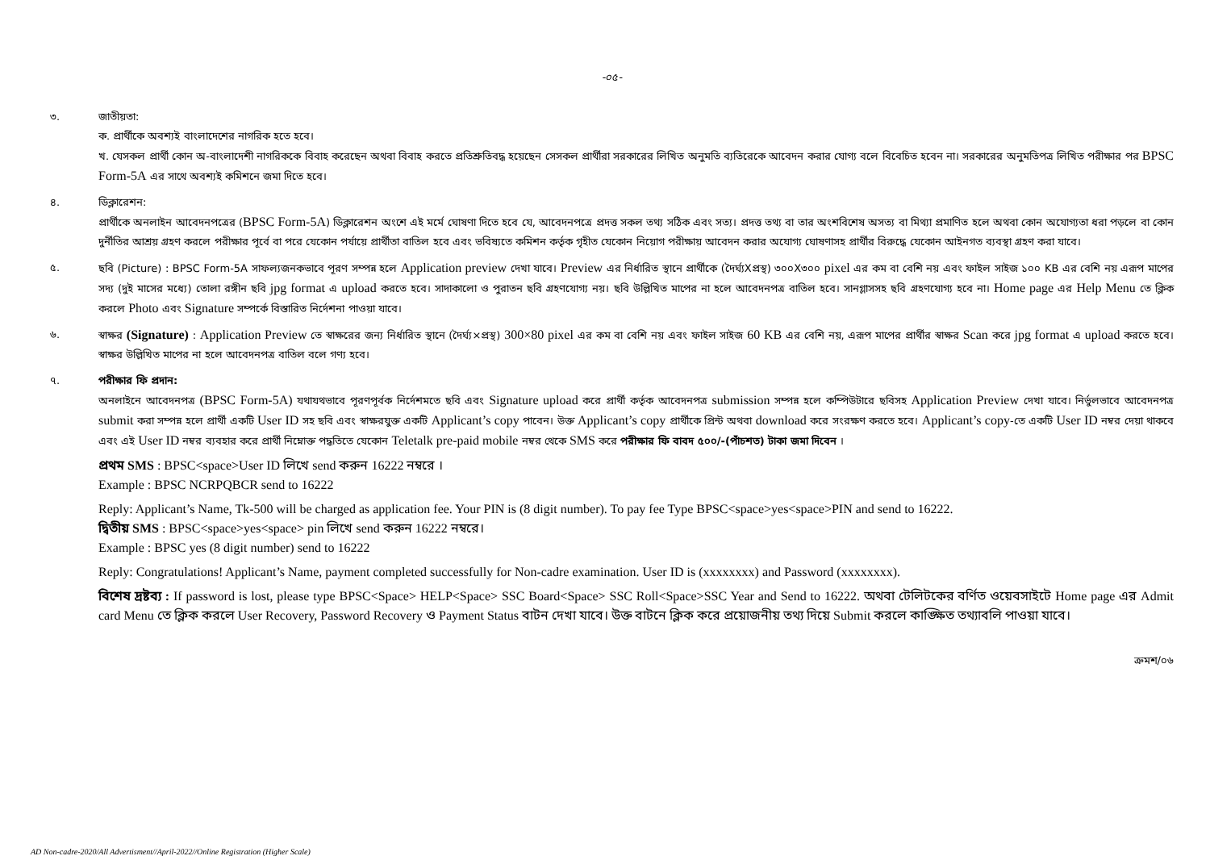-০৫-
৩. জাতীয়তা:
ক. প্রার্থীকে অবশ্যই বাংলাদেশের নাগরিক হতে হবে।
খ. যেসকল প্রার্থী কোন অ-বাংলাদেশী নাগরিককে বিবাহ করেছেন অথবা বিবাহ করতে প্রতিশ্রুতিবদ্ধ হয়েছেন সেসকল প্রার্থীরা সরকারের লিখিত অনুমতি ব্যতিরেকে আবেদন করার যোগ্য বলে বিবেচিত হবেন না। সরকারের অনুমতিপত্র লিখিত পরীক্ষার পর BPSC Form-5A এর সাথে অবশ্যই কমিশনে জমা দিতে হবে।
৪. ডিক্লারেশন:
প্রার্থীকে অনলাইন আবেদনপত্রের (BPSC Form-5A) ডিক্লারেশন অংশে এই মর্মে ঘোষণা দিতে হবে যে, আবেদনপত্রে প্রদত্ত সকল তথ্য সঠিক এবং সত্য। প্রদত্ত তথ্য বা তার অংশবিশেষ অসত্য বা মিথ্যা প্রমাণিত হলে অথবা কোন অযোগ্যতা ধরা পড়লে বা কোন দুর্নীতির আশ্রয় গ্রহণ করলে পরীক্ষার পূর্বে বা পরে যেকোন পর্যায়ে প্রার্থীতা বাতিল হবে এবং ভবিষ্যতে কমিশন কর্তৃক গৃহীত যেকোন নিয়োগ পরীক্ষায় আবেদন করার অযোগ্য ঘোষণাসহ প্রার্থীর বিরুদ্ধে যেকোন আইনগত ব্যবস্থা গ্রহণ করা যাবে।
৫. ছবি (Picture) : BPSC Form-5A সাফল্যজনকভাবে পূরণ সম্পন্ন হলে Application preview দেখা যাবে। Preview এর নির্ধারিত স্থানে প্রার্থীকে (দৈর্ঘ্যXপ্রস্থ) ৩০০X৩০০ pixel এর কম বা বেশি নয় এবং ফাইল সাইজ ১০০ KB এর বেশি নয় এরূপ মাপের সদ্য (দুই মাসের মধ্যে) তোলা রঙ্গীন ছবি jpg format এ upload করতে হবে। সাদাকালো ও পুরাতন ছবি গ্রহণযোগ্য নয়। ছবি উল্লিখিত মাপের না হলে আবেদনপত্র বাতিল হবে। সানগ্লাসসহ ছবি গ্রহণযোগ্য হবে না। Home page এর Help Menu তে ক্লিক করলে Photo এবং Signature সম্পর্কে বিস্তারিত নির্দেশনা পাওয়া যাবে।
৬. স্বাক্ষর (Signature) : Application Preview তে স্বাক্ষরের জন্য নির্ধারিত স্থানে (দৈর্ঘ্য×প্রস্থ) 300×80 pixel এর কম বা বেশি নয় এবং ফাইল সাইজ 60 KB এর বেশি নয়, এরূপ মাপের প্রার্থীর স্বাক্ষর Scan করে jpg format এ upload করতে হবে। স্বাক্ষর উল্লিখিত মাপের না হলে আবেদনপত্র বাতিল বলে গণ্য হবে।
৭. পরীক্ষার ফি প্রদান:
অনলাইনে আবেদনপত্র (BPSC Form-5A) যথাযথভাবে পূরণপূর্বক নির্দেশমতে ছবি এবং Signature upload করে প্রার্থী কর্তৃক আবেদনপত্র submission সম্পন্ন হলে কম্পিউটারে ছবিসহ Application Preview দেখা যাবে। নির্ভুলভাবে আবেদনপত্র submit করা সম্পন্ন হলে প্রার্থী একটি User ID সহ ছবি এবং স্বাক্ষরযুক্ত একটি Applicant’s copy পাবেন। উক্ত Applicant’s copy প্রার্থীকে প্রিন্ট অথবা download করে সংরক্ষণ করতে হবে। Applicant’s copy-তে একটি User ID নম্বর দেয়া থাকবে এবং এই User ID নম্বর ব্যবহার করে প্রার্থী নিম্নোক্ত পদ্ধতিতে যেকোন Teletalk pre-paid mobile নম্বর থেকে SMS করে পরীক্ষার ফি বাবদ ৫০০/-(পাঁচশত) টাকা জমা দিবেন ।
প্রথম SMS : BPSC<space>User ID লিখে send করুন 16222 নম্বরে ।
Example : BPSC NCRPQBCR send to 16222
Reply: Applicant’s Name, Tk-500 will be charged as application fee. Your PIN is (8 digit number). To pay fee Type BPSC<space>yes<space>PIN and send to 16222.
দ্বিতীয় SMS : BPSC<space>yes<space> pin লিখে send করুন 16222 নম্বরে।
Example : BPSC yes (8 digit number) send to 16222
Reply: Congratulations! Applicant’s Name, payment completed successfully for Non-cadre examination. User ID is (xxxxxxxx) and Password (xxxxxxxx).
বিশেষ দ্রষ্টব্য : If password is lost, please type BPSC<Space> HELP<Space> SSC Board<Space> SSC Roll<Space>SSC Year and Send to 16222. অথবা টেলিটকের বর্ণিত ওয়েবসাইটে Home page এর Admit card Menu তে ক্লিক করলে User Recovery, Password Recovery ও Payment Status বাটন দেখা যাবে। উক্ত বাটনে ক্লিক করে প্রয়োজনীয় তথ্য দিয়ে Submit করলে কাঙ্ক্ষিত তথ্যাবলি পাওয়া যাবে।
ক্রমশ/০৬
AD Non-cadre-2020/All Advertisment//April-2022//Online Registration (Higher Scale)